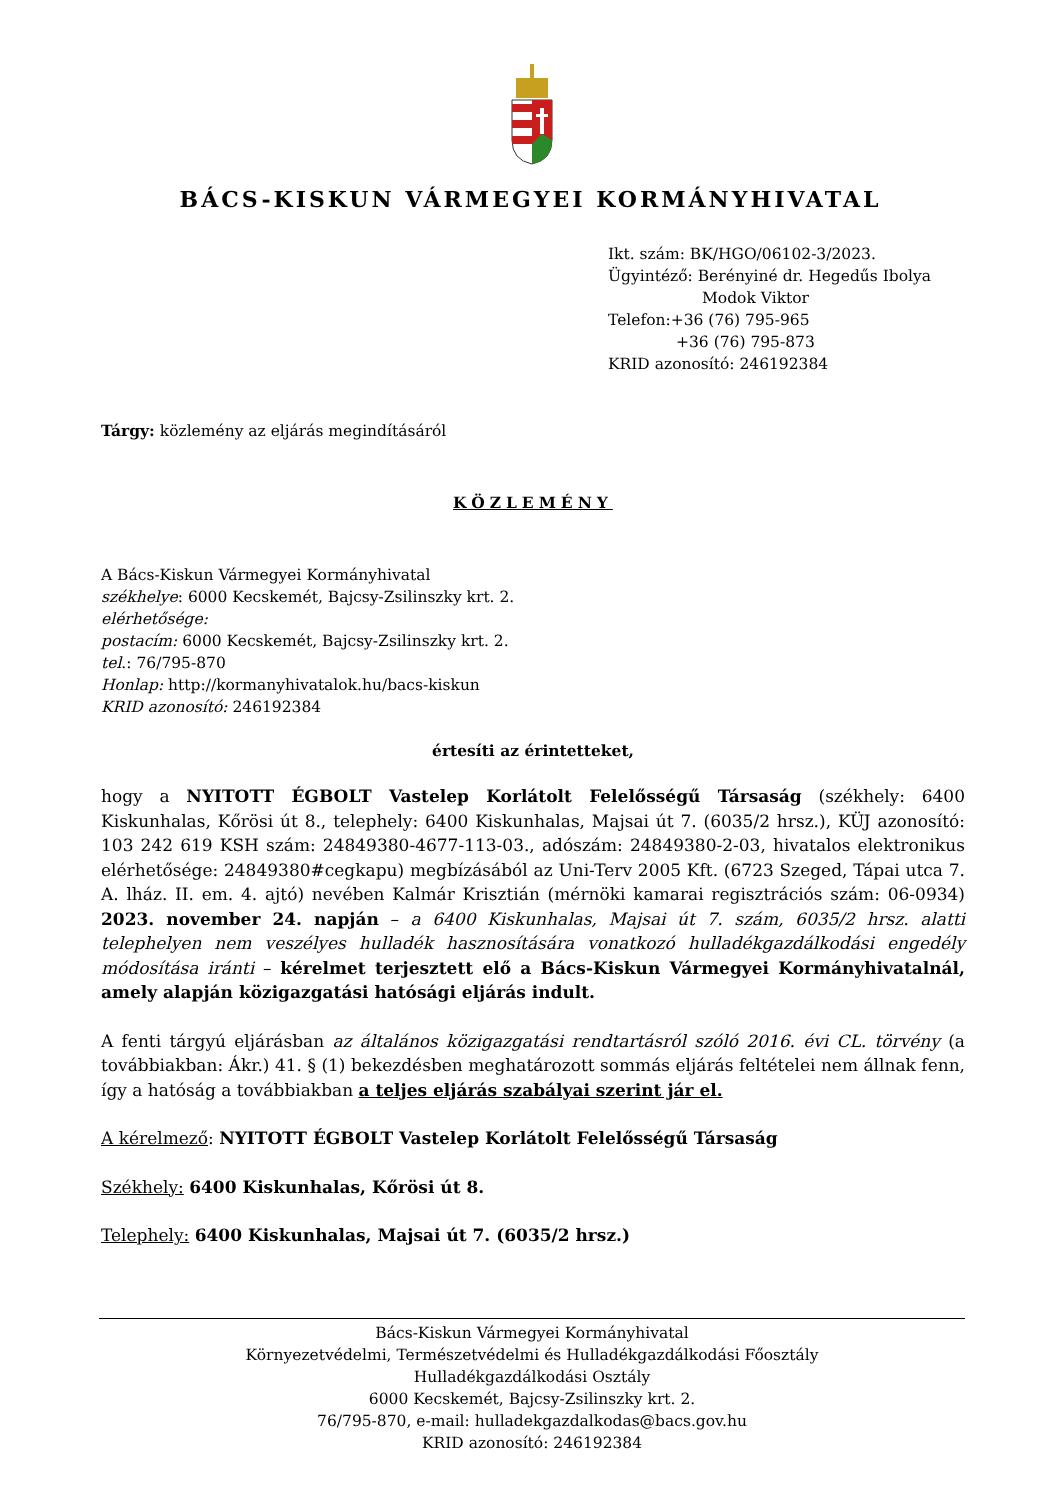BÁCS-KISKUN VÁRMEGYEI KORMÁNYHIVATAL
Ikt. szám: BK/HGO/06102-3/2023.
Ügyintéző: Berényiné dr. Hegedűs Ibolya
Modok Viktor
Telefon:+36 (76) 795-965
+36 (76) 795-873
KRID azonosító: 246192384
Tárgy: közlemény az eljárás megindításáról
KÖZLEMÉNY
A Bács-Kiskun Vármegyei Kormányhivatal
székhelye: 6000 Kecskemét, Bajcsy-Zsilinszky krt. 2.
elérhetősége:
postacím: 6000 Kecskemét, Bajcsy-Zsilinszky krt. 2.
tel.: 76/795-870
Honlap: http://kormanyhivatalok.hu/bacs-kiskun
KRID azonosító: 246192384
értesíti az érintetteket,
hogy a NYITOTT ÉGBOLT Vastelep Korlátolt Felelősségű Társaság (székhely: 6400 Kiskunhalas, Kőrösi út 8., telephely: 6400 Kiskunhalas, Majsai út 7. (6035/2 hrsz.), KÜJ azonosító: 103 242 619 KSH szám: 24849380-4677-113-03., adószám: 24849380-2-03, hivatalos elektronikus elérhetősége: 24849380#cegkapu) megbízásából az Uni-Terv 2005 Kft. (6723 Szeged, Tápai utca 7. A. lház. II. em. 4. ajtó) nevében Kalmár Krisztián (mérnöki kamarai regisztrációs szám: 06-0934) 2023. november 24. napján – a 6400 Kiskunhalas, Majsai út 7. szám, 6035/2 hrsz. alatti telephelyen nem veszélyes hulladék hasznosítására vonatkozó hulladékgazdálkodási engedély módosítása iránti – kérelmet terjesztett elő a Bács-Kiskun Vármegyei Kormányhivatalnál, amely alapján közigazgatási hatósági eljárás indult.
A fenti tárgyú eljárásban az általános közigazgatási rendtartásról szóló 2016. évi CL. törvény (a továbbiakban: Ákr.) 41. § (1) bekezdésben meghatározott sommás eljárás feltételei nem állnak fenn, így a hatóság a továbbiakban a teljes eljárás szabályai szerint jár el.
A kérelmező: NYITOTT ÉGBOLT Vastelep Korlátolt Felelősségű Társaság
Székhely: 6400 Kiskunhalas, Kőrösi út 8.
Telephely: 6400 Kiskunhalas, Majsai út 7. (6035/2 hrsz.)
Bács-Kiskun Vármegyei Kormányhivatal
Környezetvédelmi, Természetvédelmi és Hulladékgazdálkodási Főosztály
Hulladékgazdálkodási Osztály
6000 Kecskemét, Bajcsy-Zsilinszky krt. 2.
76/795-870, e-mail: hulladekgazdalkodas@bacs.gov.hu
KRID azonosító: 246192384